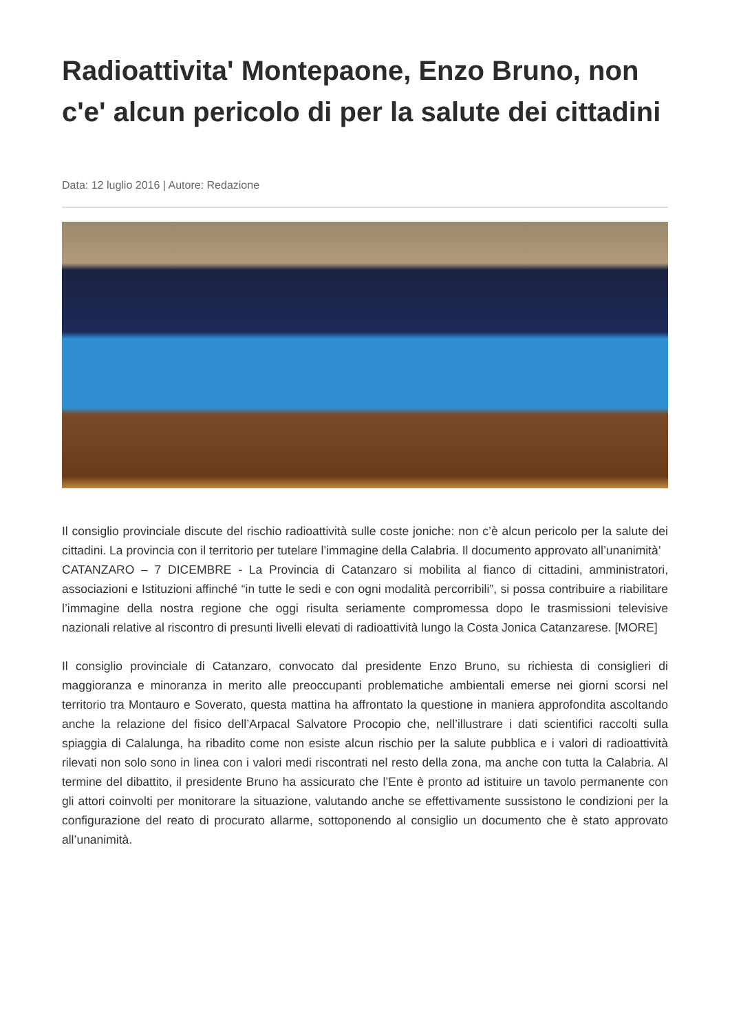Radioattivita' Montepaone, Enzo Bruno, non c'e' alcun pericolo di per la salute dei cittadini
Data: 12 luglio 2016 | Autore: Redazione
Il consiglio provinciale discute del rischio radioattività sulle coste joniche: non c’è alcun pericolo per la salute dei cittadini. La provincia con il territorio per tutelare l’immagine della Calabria. Il documento approvato all’unanimità’
CATANZARO – 7 DICEMBRE - La Provincia di Catanzaro si mobilita al fianco di cittadini, amministratori, associazioni e Istituzioni affinché “in tutte le sedi e con ogni modalità percorribili”, si possa contribuire a riabilitare l’immagine della nostra regione che oggi risulta seriamente compromessa dopo le trasmissioni televisive nazionali relative al riscontro di presunti livelli elevati di radioattività lungo la Costa Jonica Catanzarese. [MORE]
Il consiglio provinciale di Catanzaro, convocato dal presidente Enzo Bruno, su richiesta di consiglieri di maggioranza e minoranza in merito alle preoccupanti problematiche ambientali emerse nei giorni scorsi nel territorio tra Montauro e Soverato, questa mattina ha affrontato la questione in maniera approfondita ascoltando anche la relazione del fisico dell’Arpacal Salvatore Procopio che, nell’illustrare i dati scientifici raccolti sulla spiaggia di Calalunga, ha ribadito come non esiste alcun rischio per la salute pubblica e i valori di radioattività rilevati non solo sono in linea con i valori medi riscontrati nel resto della zona, ma anche con tutta la Calabria. Al termine del dibattito, il presidente Bruno ha assicurato che l’Ente è pronto ad istituire un tavolo permanente con gli attori coinvolti per monitorare la situazione, valutando anche se effettivamente sussistono le condizioni per la configurazione del reato di procurato allarme, sottoponendo al consiglio un documento che è stato approvato all’unanimità.